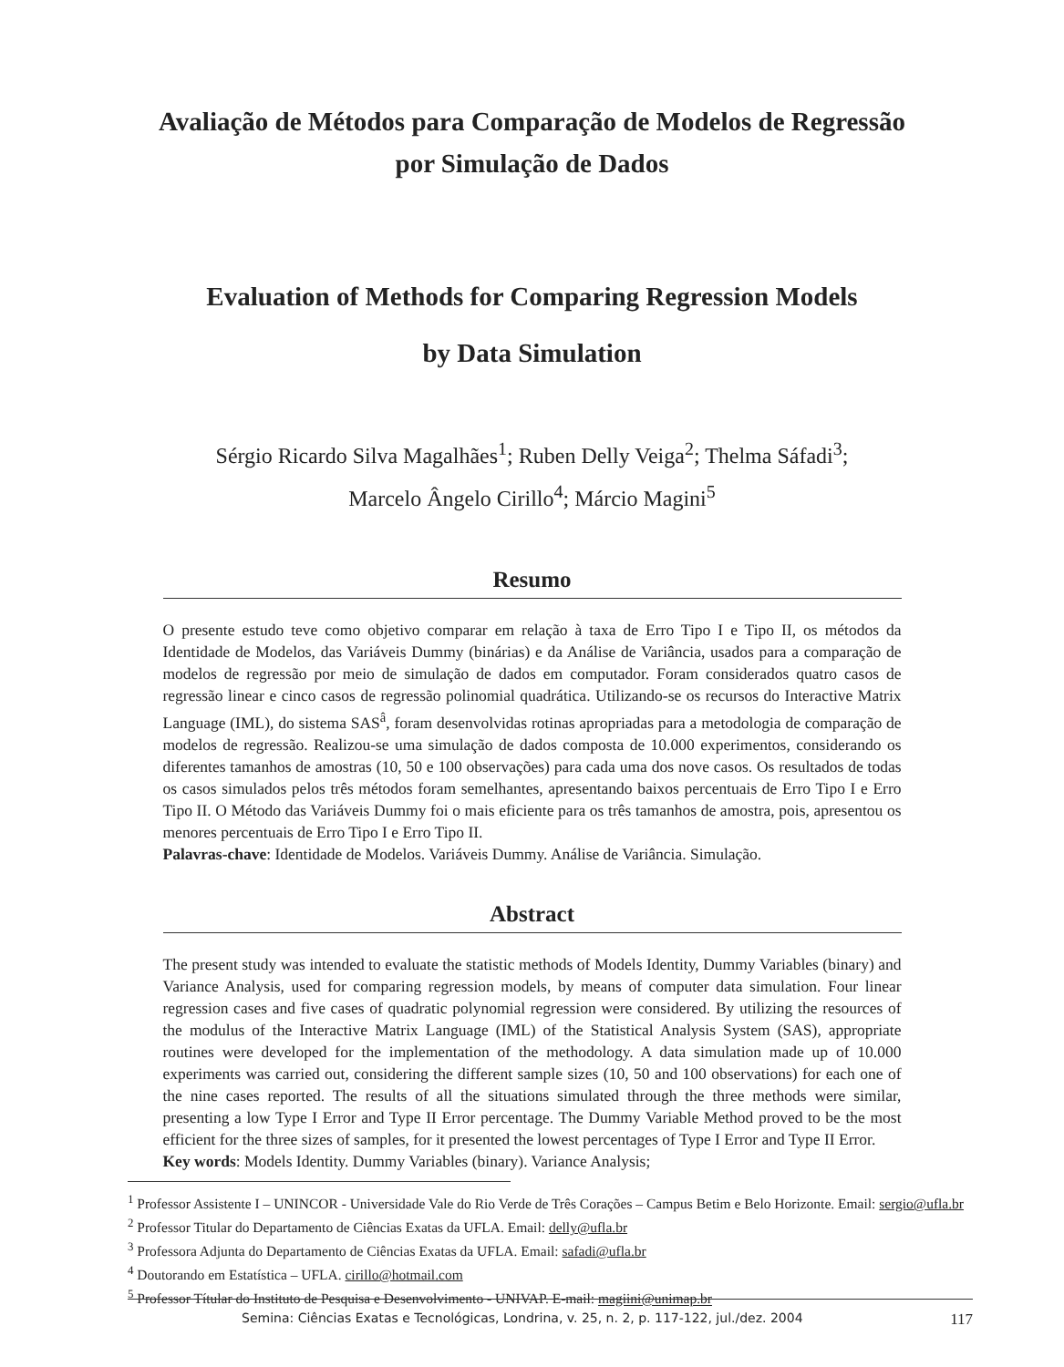Avaliação de Métodos para Comparação de Modelos de Regressão
por Simulação de Dados
Evaluation of Methods for Comparing Regression Models
by Data Simulation
Sérgio Ricardo Silva Magalhães<sup>1</sup>; Ruben Delly Veiga<sup>2</sup>; Thelma Sáfadi<sup>3</sup>;
Marcelo Ângelo Cirillo<sup>4</sup>; Márcio Magini<sup>5</sup>
Resumo
O presente estudo teve como objetivo comparar em relação à taxa de Erro Tipo I e Tipo II, os métodos da Identidade de Modelos, das Variáveis Dummy (binárias) e da Análise de Variância, usados para a comparação de modelos de regressão por meio de simulação de dados em computador. Foram considerados quatro casos de regressão linear e cinco casos de regressão polinomial quadrática. Utilizando-se os recursos do Interactive Matrix Language (IML), do sistema SAS<sup>â</sup>, foram desenvolvidas rotinas apropriadas para a metodologia de comparação de modelos de regressão. Realizou-se uma simulação de dados composta de 10.000 experimentos, considerando os diferentes tamanhos de amostras (10, 50 e 100 observações) para cada uma dos nove casos. Os resultados de todas os casos simulados pelos três métodos foram semelhantes, apresentando baixos percentuais de Erro Tipo I e Erro Tipo II. O Método das Variáveis Dummy foi o mais eficiente para os três tamanhos de amostra, pois, apresentou os menores percentuais de Erro Tipo I e Erro Tipo II.
Palavras-chave: Identidade de Modelos. Variáveis Dummy. Análise de Variância. Simulação.
Abstract
The present study was intended to evaluate the statistic methods of Models Identity, Dummy Variables (binary) and Variance Analysis, used for comparing regression models, by means of computer data simulation. Four linear regression cases and five cases of quadratic polynomial regression were considered. By utilizing the resources of the modulus of the Interactive Matrix Language (IML) of the Statistical Analysis System (SAS), appropriate routines were developed for the implementation of the methodology. A data simulation made up of 10.000 experiments was carried out, considering the different sample sizes (10, 50 and 100 observations) for each one of the nine cases reported. The results of all the situations simulated through the three methods were similar, presenting a low Type I Error and Type II Error percentage. The Dummy Variable Method proved to be the most efficient for the three sizes of samples, for it presented the lowest percentages of Type I Error and Type II Error.
Key words: Models Identity. Dummy Variables (binary). Variance Analysis;
<sup>1</sup> Professor Assistente I – UNINCOR - Universidade Vale do Rio Verde de Três Corações – Campus Betim e Belo Horizonte. Email: sergio@ufla.br
<sup>2</sup> Professor Titular do Departamento de Ciências Exatas da UFLA. Email: delly@ufla.br
<sup>3</sup> Professora Adjunta do Departamento de Ciências Exatas da UFLA. Email: safadi@ufla.br
<sup>4</sup> Doutorando em Estatística – UFLA. cirillo@hotmail.com
<sup>5</sup> Professor Títular do Instituto de Pesquisa e Desenvolvimento - UNIVAP. E-mail: magiini@unimap.br
Semina: Ciências Exatas e Tecnológicas, Londrina, v. 25, n. 2, p. 117-122, jul./dez. 2004 117